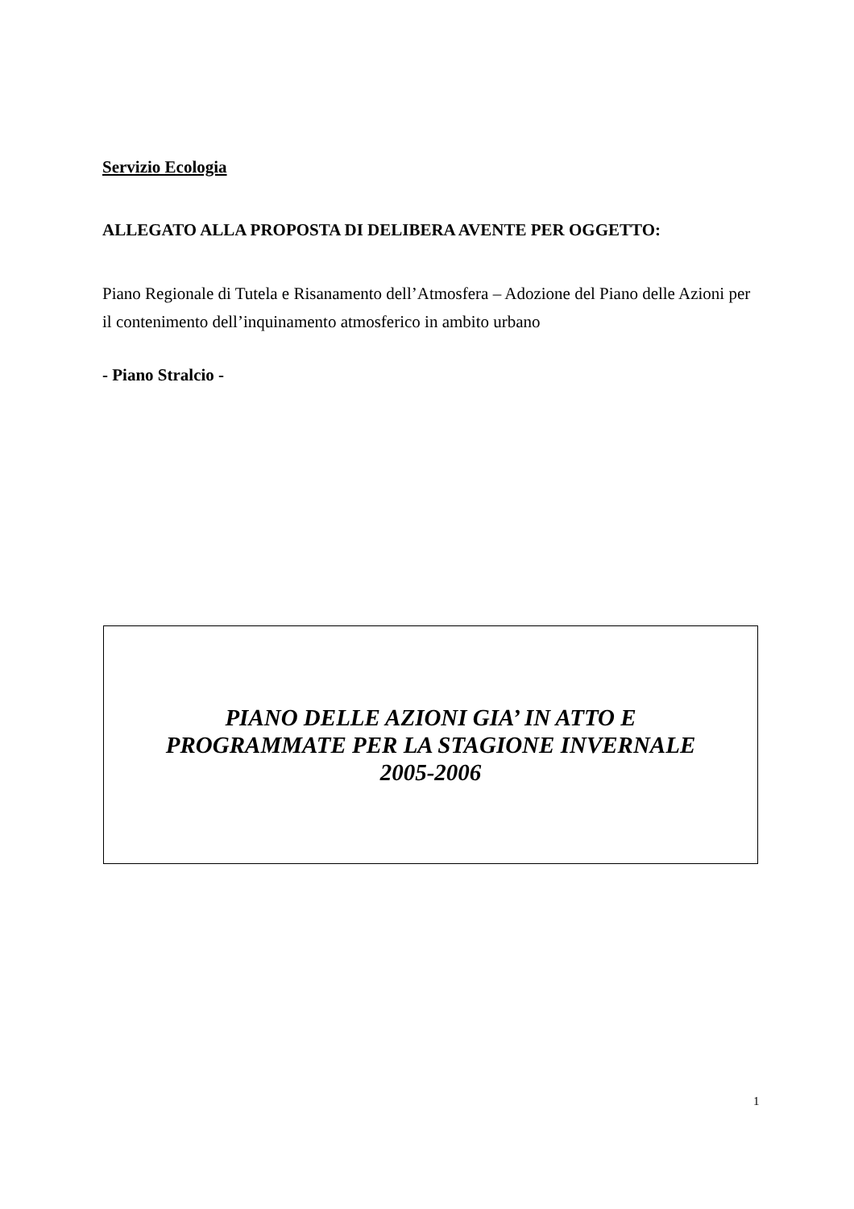Servizio Ecologia
ALLEGATO ALLA PROPOSTA DI DELIBERA AVENTE PER OGGETTO:
Piano Regionale di Tutela e Risanamento dell’Atmosfera – Adozione del Piano delle Azioni per il contenimento dell’inquinamento atmosferico in ambito urbano
- Piano Stralcio -
PIANO DELLE AZIONI GIA’ IN ATTO E
PROGRAMMATE PER LA STAGIONE INVERNALE
2005-2006
1